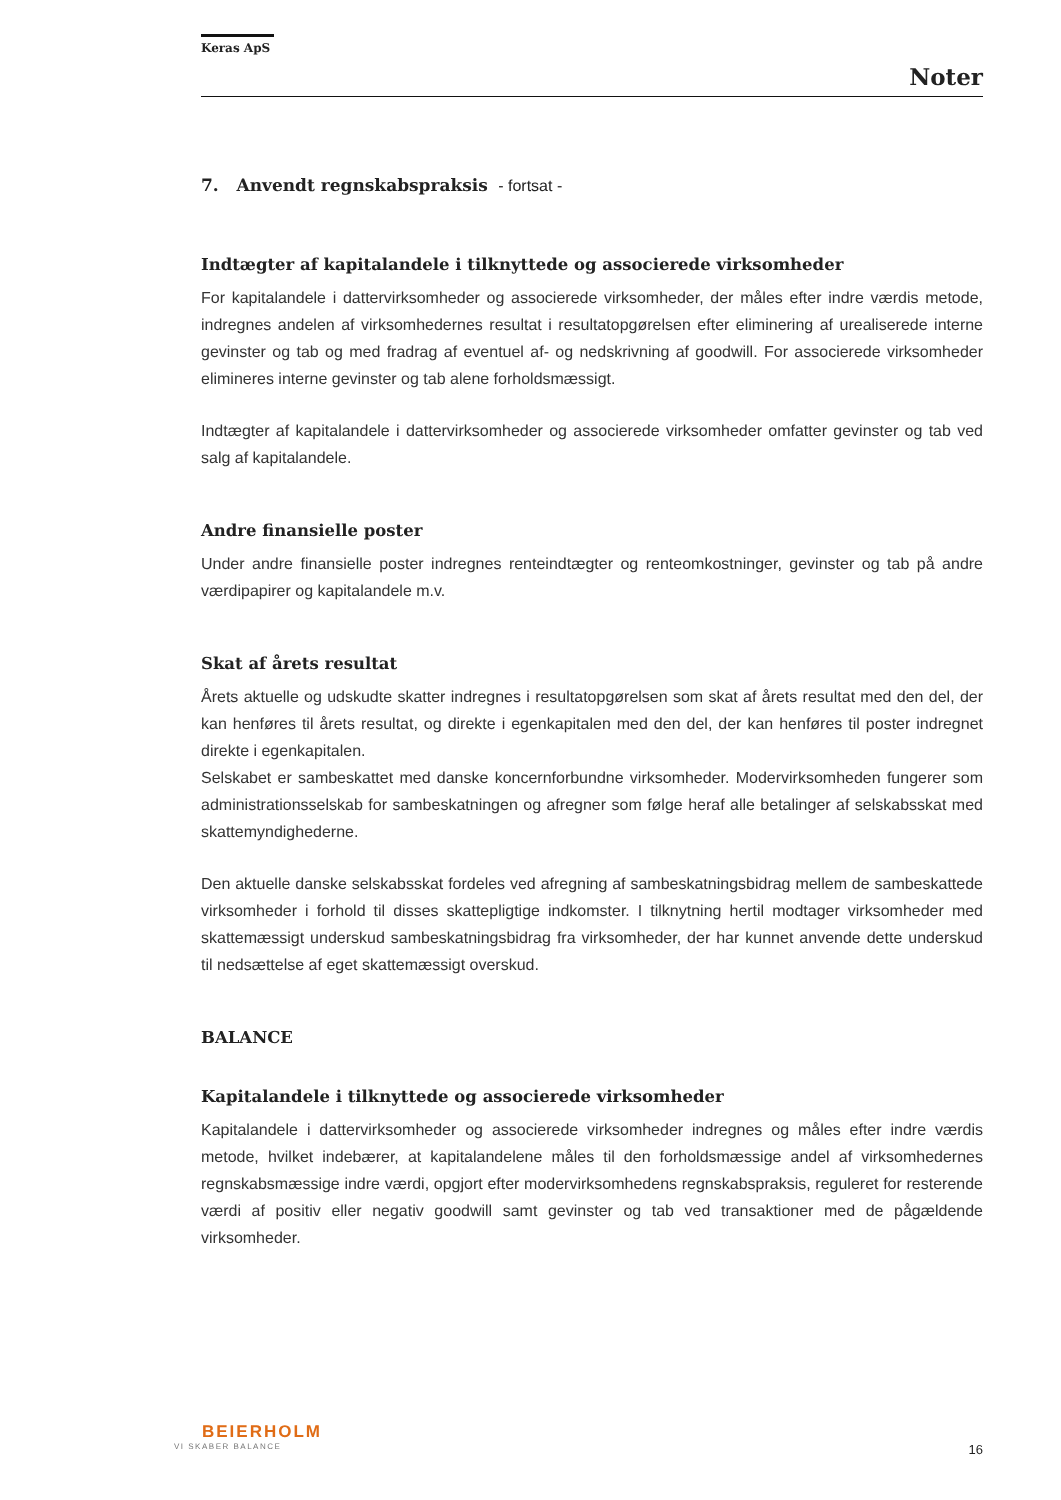Keras ApS
Noter
7. Anvendt regnskabspraksis - fortsat -
Indtægter af kapitalandele i tilknyttede og associerede virksomheder
For kapitalandele i dattervirksomheder og associerede virksomheder, der måles efter indre værdis metode, indregnes andelen af virksomhedernes resultat i resultatopgørelsen efter eliminering af urealiserede interne gevinster og tab og med fradrag af eventuel af- og nedskrivning af goodwill. For associerede virksomheder elimineres interne gevinster og tab alene forholdsmæssigt.
Indtægter af kapitalandele i dattervirksomheder og associerede virksomheder omfatter gevinster og tab ved salg af kapitalandele.
Andre finansielle poster
Under andre finansielle poster indregnes renteindtægter og renteomkostninger, gevinster og tab på andre værdipapirer og kapitalandele m.v.
Skat af årets resultat
Årets aktuelle og udskudte skatter indregnes i resultatopgørelsen som skat af årets resultat med den del, der kan henføres til årets resultat, og direkte i egenkapitalen med den del, der kan henføres til poster indregnet direkte i egenkapitalen.
Selskabet er sambeskattet med danske koncernforbundne virksomheder. Modervirksomheden fungerer som administrationsselskab for sambeskatningen og afregner som følge heraf alle betalinger af selskabsskat med skattemyndighederne.
Den aktuelle danske selskabsskat fordeles ved afregning af sambeskatningsbidrag mellem de sambeskattede virksomheder i forhold til disses skattepligtige indkomster. I tilknytning hertil modtager virksomheder med skattemæssigt underskud sambeskatningsbidrag fra virksomheder, der har kunnet anvende dette underskud til nedsættelse af eget skattemæssigt overskud.
BALANCE
Kapitalandele i tilknyttede og associerede virksomheder
Kapitalandele i dattervirksomheder og associerede virksomheder indregnes og måles efter indre værdis metode, hvilket indebærer, at kapitalandelene måles til den forholdsmæssige andel af virksomhedernes regnskabsmæssige indre værdi, opgjort efter modervirksomhedens regnskabspraksis, reguleret for resterende værdi af positiv eller negativ goodwill samt gevinster og tab ved transaktioner med de pågældende virksomheder.
BEIERHOLM
VI SKABER BALANCE
16